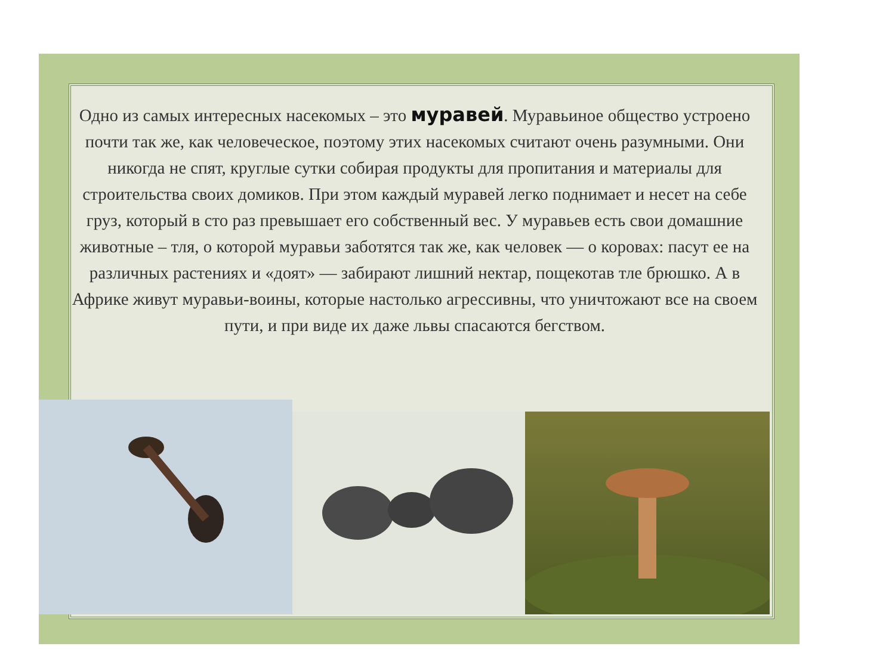Одно из самых интересных насекомых – это муравей. Муравьиное общество устроено почти так же, как человеческое, поэтому этих насекомых считают очень разумными. Они никогда не спят, круглые сутки собирая продукты для пропитания и материалы для строительства своих домиков. При этом каждый муравей легко поднимает и несет на себе груз, который в сто раз превышает его собственный вес. У муравьев есть свои домашние животные – тля, о которой муравьи заботятся так же, как человек — о коровах: пасут ее на различных растениях и «доят» — забирают лишний нектар, пощекотав тле брюшко. А в Африке живут муравьи-воины, которые настолько агрессивны, что уничтожают все на своем пути, и при виде их даже львы спасаются бегством.